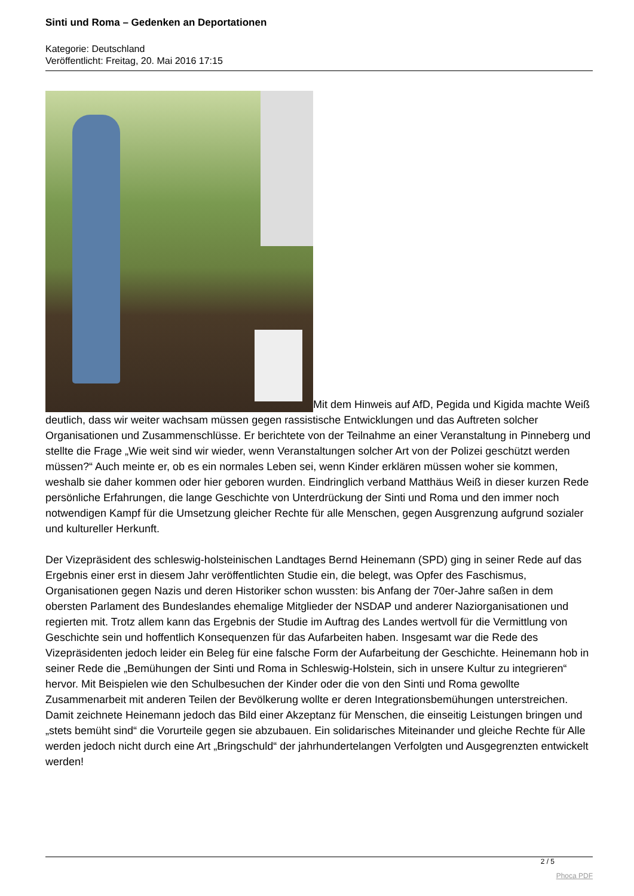Sinti und Roma – Gedenken an Deportationen
Kategorie: Deutschland
Veröffentlicht: Freitag, 20. Mai 2016 17:15
Mit dem Hinweis auf AfD, Pegida und Kigida machte Weiß deutlich, dass wir weiter wachsam müssen gegen rassistische Entwicklungen und das Auftreten solcher Organisationen und Zusammenschlüsse. Er berichtete von der Teilnahme an einer Veranstaltung in Pinneberg und stellte die Frage „Wie weit sind wir wieder, wenn Veranstaltungen solcher Art von der Polizei geschützt werden müssen?“ Auch meinte er, ob es ein normales Leben sei, wenn Kinder erklären müssen woher sie kommen, weshalb sie daher kommen oder hier geboren wurden. Eindringlich verband Matthäus Weiß in dieser kurzen Rede persönliche Erfahrungen, die lange Geschichte von Unterdrückung der Sinti und Roma und den immer noch notwendigen Kampf für die Umsetzung gleicher Rechte für alle Menschen, gegen Ausgrenzung aufgrund sozialer und kultureller Herkunft.
Der Vizepräsident des schleswig-holsteinischen Landtages Bernd Heinemann (SPD) ging in seiner Rede auf das Ergebnis einer erst in diesem Jahr veröffentlichten Studie ein, die belegt, was Opfer des Faschismus, Organisationen gegen Nazis und deren Historiker schon wussten: bis Anfang der 70er-Jahre saßen in dem obersten Parlament des Bundeslandes ehemalige Mitglieder der NSDAP und anderer Naziorganisationen und regierten mit. Trotz allem kann das Ergebnis der Studie im Auftrag des Landes wertvoll für die Vermittlung von Geschichte sein und hoffentlich Konsequenzen für das Aufarbeiten haben. Insgesamt war die Rede des Vizepräsidenten jedoch leider ein Beleg für eine falsche Form der Aufarbeitung der Geschichte. Heinemann hob in seiner Rede die „Bemühungen der Sinti und Roma in Schleswig-Holstein, sich in unsere Kultur zu integrieren“ hervor. Mit Beispielen wie den Schulbesuchen der Kinder oder die von den Sinti und Roma gewollte Zusammenarbeit mit anderen Teilen der Bevölkerung wollte er deren Integrationsbemühungen unterstreichen. Damit zeichnete Heinemann jedoch das Bild einer Akzeptanz für Menschen, die einseitig Leistungen bringen und „stets bemüht sind“ die Vorurteile gegen sie abzubauen. Ein solidarisches Miteinander und gleiche Rechte für Alle werden jedoch nicht durch eine Art „Bringschuld“ der jahrhundertelangen Verfolgten und Ausgegrenzten entwickelt werden!
2 / 5
Phoca PDF